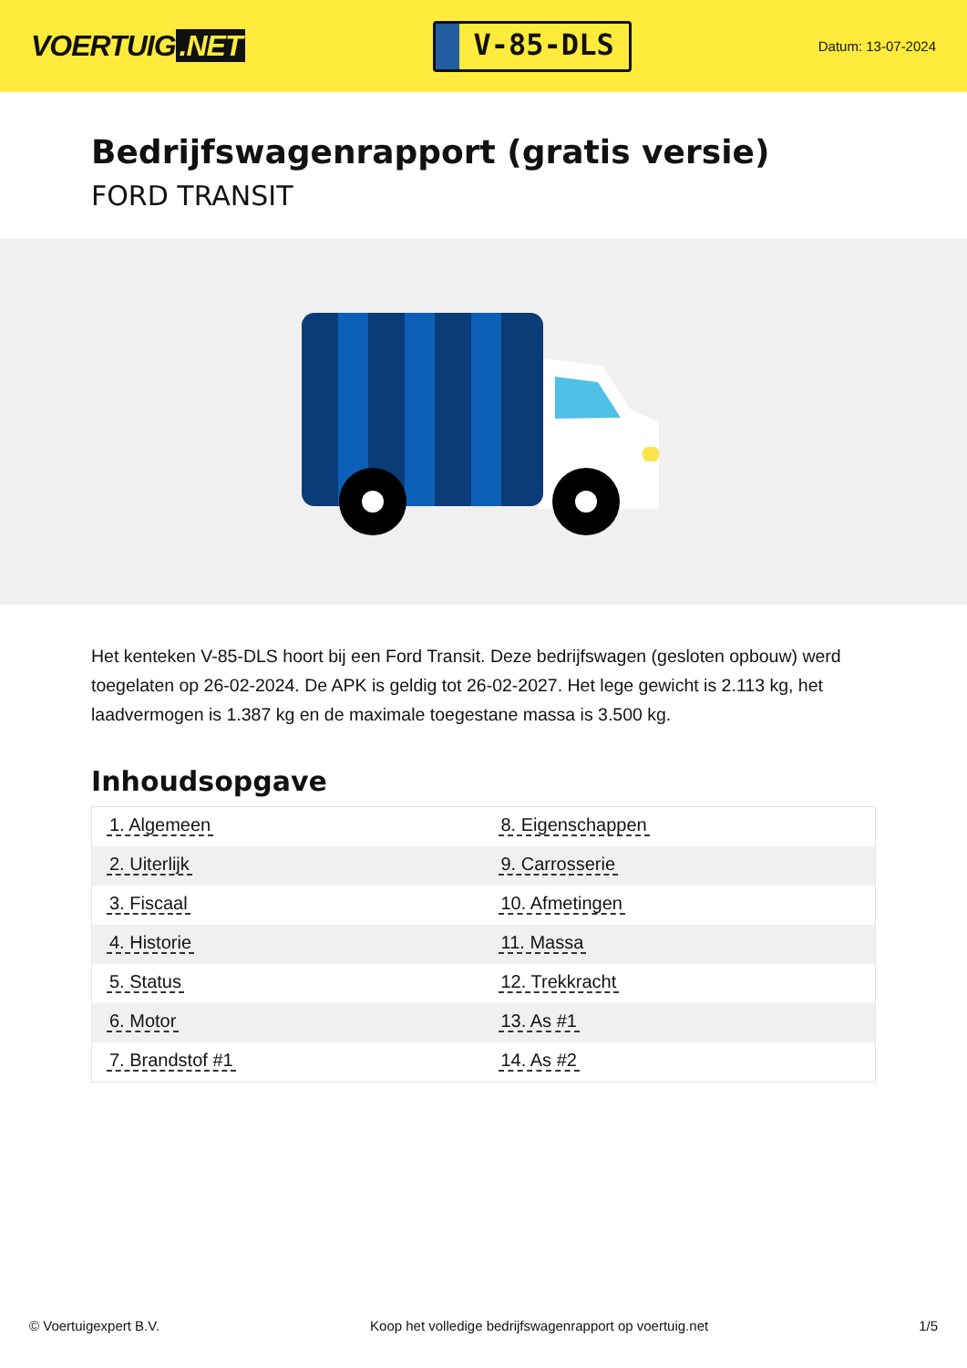VOERTUIG.NET
V-85-DLS
Datum: 13-07-2024
Bedrijfswagenrapport (gratis versie)
FORD TRANSIT
Het kenteken V-85-DLS hoort bij een Ford Transit. Deze bedrijfswagen (gesloten opbouw) werd toegelaten op 26-02-2024. De APK is geldig tot 26-02-2027. Het lege gewicht is 2.113 kg, het laadvermogen is 1.387 kg en de maximale toegestane massa is 3.500 kg.
Inhoudsopgave
| 1. Algemeen | 8. Eigenschappen |
| 2. Uiterlijk | 9. Carrosserie |
| 3. Fiscaal | 10. Afmetingen |
| 4. Historie | 11. Massa |
| 5. Status | 12. Trekkracht |
| 6. Motor | 13. As #1 |
| 7. Brandstof #1 | 14. As #2 |
© Voertuigexpert B.V. Koop het volledige bedrijfswagenrapport op voertuig.net 1/5